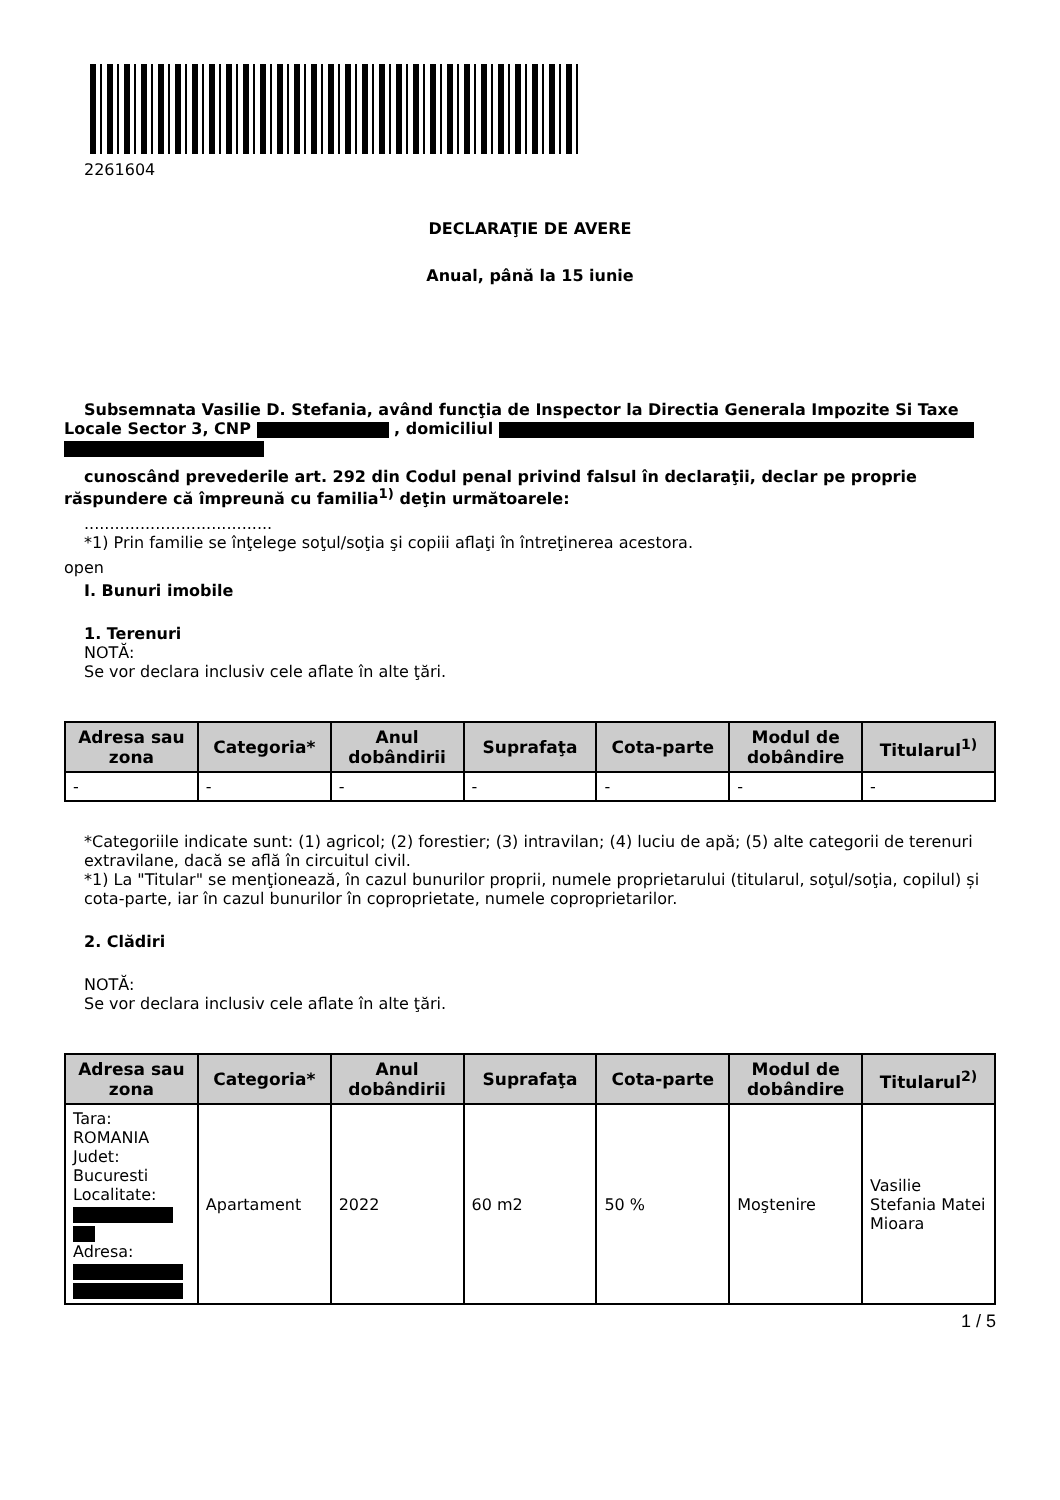2261604
DECLARAŢIE DE AVERE
Anual, până la 15 iunie
Subsemnata Vasilie D. Stefania, având funcţia de Inspector la Directia Generala Impozite Si Taxe
Locale Sector 3, CNP , domiciliul
cunoscând prevederile art. 292 din Codul penal privind falsul în declaraţii, declar pe proprie
răspundere că împreună cu familia<sup>1)</sup> deţin următoarele:
.....................................
*1) Prin familie se înţelege soţul/soţia şi copiii aflaţi în întreţinerea acestora.
open
I. Bunuri imobile
1. Terenuri
NOTĂ:
Se vor declara inclusiv cele aflate în alte ţări.
| Adresa sau zona | Categoria* | Anul dobândirii | Suprafaţa | Cota-parte | Modul de dobândire | Titularul<sup>1)</sup> |
| --- | --- | --- | --- | --- | --- | --- |
| - | - | - | - | - | - | - |
*Categoriile indicate sunt: (1) agricol; (2) forestier; (3) intravilan; (4) luciu de apă; (5) alte categorii de terenuri extravilane, dacă se află în circuitul civil.
*1) La "Titular" se menţionează, în cazul bunurilor proprii, numele proprietarului (titularul, soţul/soţia, copilul) și cota-parte, iar în cazul bunurilor în coproprietate, numele coproprietarilor.
2. Clădiri
NOTĂ:
Se vor declara inclusiv cele aflate în alte ţări.
| Adresa sau zona | Categoria* | Anul dobândirii | Suprafaţa | Cota-parte | Modul de dobândire | Titularul<sup>2)</sup> |
| --- | --- | --- | --- | --- | --- | --- |
| Tara: ROMANIA Judet: Bucuresti Localitate: Adresa: | Apartament | 2022 | 60 m2 | 50 % | Moştenire | Vasilie Stefania Matei Mioara |
1 / 5